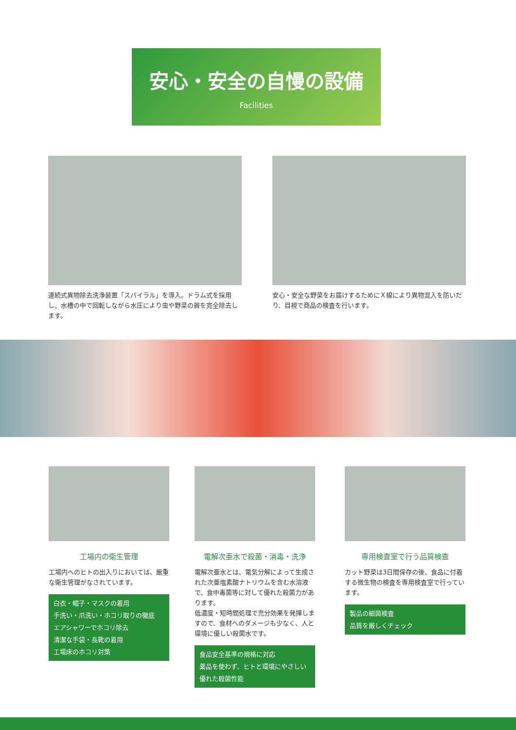安心・安全の自慢の設備
Facilities
連続式異物除去洗浄装置「スパイラル」を導入。ドラム式を採用し、水槽の中で回転しながら水圧により虫や野菜の屑を完全除去します。
安心・安全な野菜をお届けするためにＸ線により異物混入を防いだり、目視で商品の検査を行います。
工場内の衛生管理
工場内へのヒトの出入りにおいては、厳重な衛生管理がなされています。
白衣・帽子・マスクの着用
手洗い・爪洗い・ホコリ取りの徹底
エアシャワーでホコリ除去
清潔な手袋・長靴の着用
工場床のホコリ対策
電解次亜水で殺菌・消毒・洗浄
電解次亜水とは、電気分解によって生成された次亜塩素酸ナトリウムを含む水溶液で、食中毒菌等に対して優れた殺菌力があります。
低濃度・短時間処理で充分効果を発揮しますので、食材へのダメージも少なく、人と環境に優しい殺菌水です。
食品安全基準の規格に対応
薬品を使わず、ヒトと環境にやさしい
優れた殺菌性能
専用検査室で行う品質検査
カット野菜は3日間保存の後、食品に付着する微生物の検査を専用検査室で行っています。
製品の細菌検査
品質を厳しくチェック